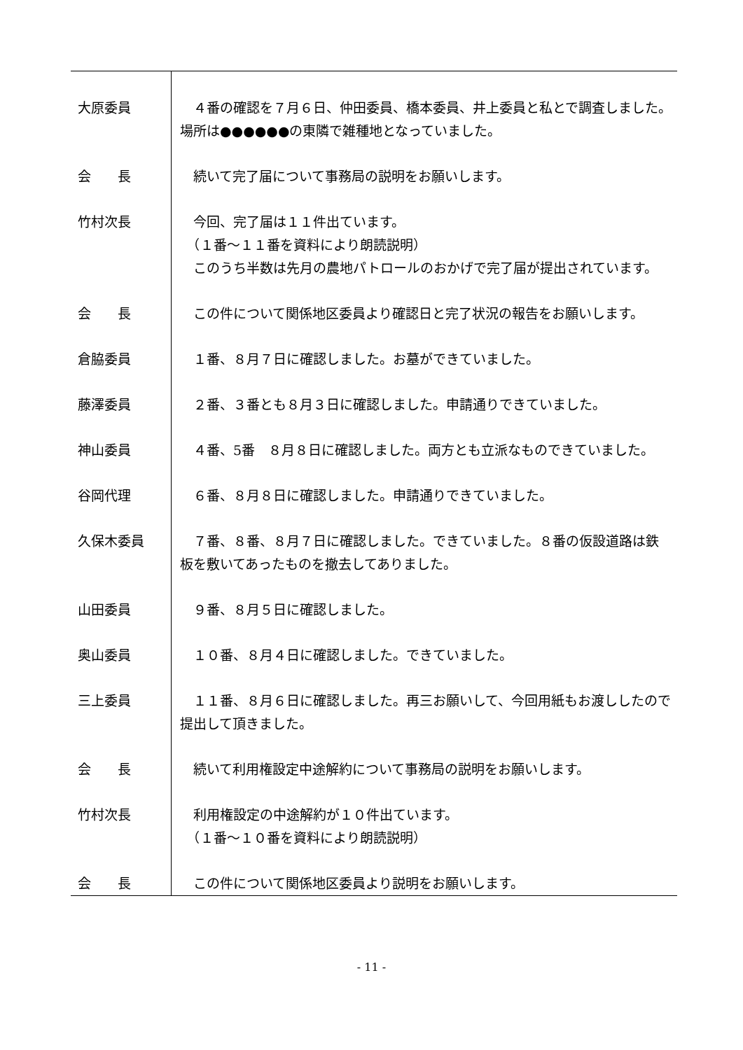| 大原委員 | ４番の確認を７月６日、仲田委員、橋本委員、井上委員と私とで調査しました。場所は●●●●●●の東隣で雑種地となっていました。 |
| 会 長 | 続いて完了届について事務局の説明をお願いします。 |
| 竹村次長 | 今回、完了届は１１件出ています。 （１番～１１番を資料により朗読説明） このうち半数は先月の農地パトロールのおかげで完了届が提出されています。 |
| 会 長 | この件について関係地区委員より確認日と完了状況の報告をお願いします。 |
| 倉脇委員 | １番、８月７日に確認しました。お墓ができていました。 |
| 藤澤委員 | ２番、３番とも８月３日に確認しました。申請通りできていました。 |
| 神山委員 | ４番、5番 ８月８日に確認しました。両方とも立派なものできていました。 |
| 谷岡代理 | ６番、８月８日に確認しました。申請通りできていました。 |
| 久保木委員 | ７番、８番、８月７日に確認しました。できていました。８番の仮設道路は鉄板を敷いてあったものを撤去してありました。 |
| 山田委員 | ９番、８月５日に確認しました。 |
| 奥山委員 | １０番、８月４日に確認しました。できていました。 |
| 三上委員 | １１番、８月６日に確認しました。再三お願いして、今回用紙もお渡ししたので提出して頂きました。 |
| 会 長 | 続いて利用権設定中途解約について事務局の説明をお願いします。 |
| 竹村次長 | 利用権設定の中途解約が１０件出ています。 （１番～１０番を資料により朗読説明） |
| 会 長 | この件について関係地区委員より説明をお願いします。 |
- 11 -